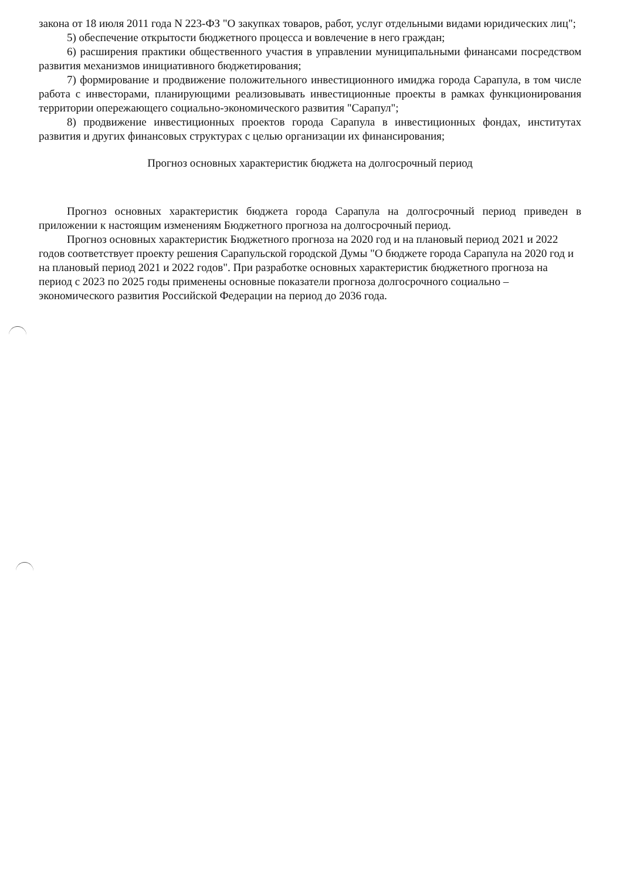закона от 18 июля 2011 года N 223-ФЗ "О закупках товаров, работ, услуг отдельными видами юридических лиц";
5) обеспечение открытости бюджетного процесса и вовлечение в него граждан;
6) расширения практики общественного участия в управлении муниципальными финансами посредством развития механизмов инициативного бюджетирования;
7) формирование и продвижение положительного инвестиционного имиджа города Сарапула, в том числе работа с инвесторами, планирующими реализовывать инвестиционные проекты в рамках функционирования территории опережающего социально-экономического развития "Сарапул";
8) продвижение инвестиционных проектов города Сарапула в инвестиционных фондах, институтах развития и других финансовых структурах с целью организации их финансирования;
Прогноз основных характеристик бюджета на долгосрочный период
Прогноз основных характеристик бюджета города Сарапула на долгосрочный период приведен в приложении к настоящим изменениям Бюджетного прогноза на долгосрочный период.
Прогноз основных характеристик Бюджетного прогноза на 2020 год и на плановый период 2021 и 2022 годов соответствует проекту решения Сарапульской городской Думы "О бюджете города Сарапула на 2020 год и на плановый период 2021 и 2022 годов". При разработке основных характеристик бюджетного прогноза на период с 2023 по 2025 годы применены основные показатели прогноза долгосрочного социально – экономического развития Российской Федерации на период до 2036 года.